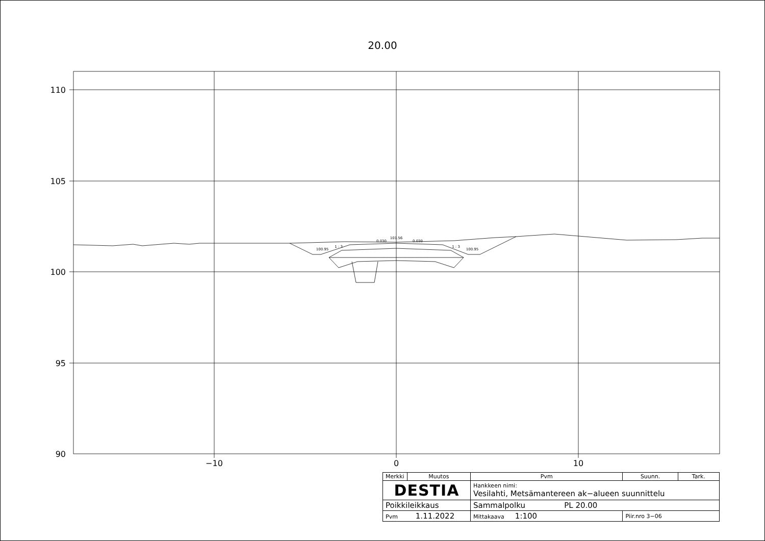20.00
110
105
100
95
90
−10
0
10
101.56
0.030
0.030
100.95
100.95
1 : 3
1 : 3
| Merkki | Muutos | | Pvm | Suunn. | Tark. |
| DESTIA | | Hankkeen nimi: Vesilahti, Metsämantereen ak−alueen suunnittelu | | | |
| Poikkileikkaus | | Sammalpolku PL 20.00 | | | |
| Pvm 1.11.2022 | | Mittakaava 1:100 | | Piir.nro 3−06 | |